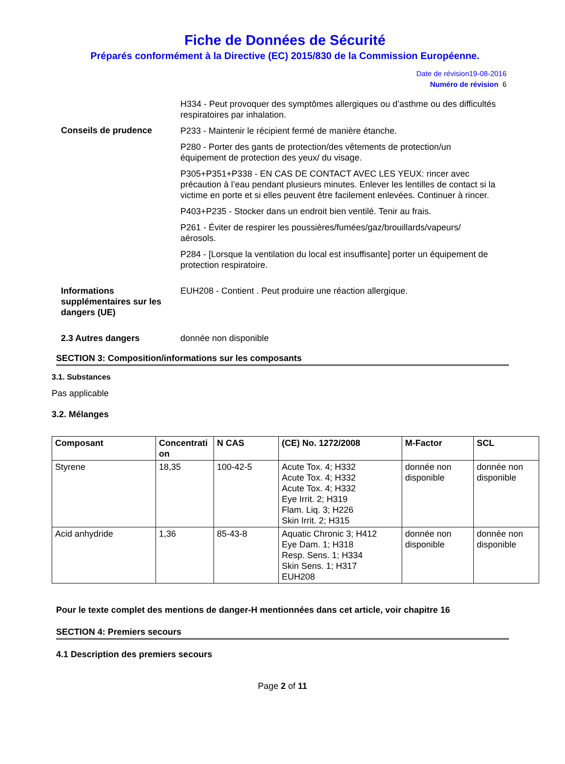Fiche de Données de Sécurité
Préparés conformément à la Directive (EC) 2015/830 de la Commission Européenne.
Date de révision19-08-2016
Numéro de révision 6
H334 - Peut provoquer des symptômes allergiques ou d’asthme ou des difficultés respiratoires par inhalation.
Conseils de prudence
P233 - Maintenir le récipient fermé de manière étanche.
P280 - Porter des gants de protection/des vêtements de protection/un équipement de protection des yeux/ du visage.
P305+P351+P338 - EN CAS DE CONTACT AVEC LES YEUX: rincer avec précaution à l’eau pendant plusieurs minutes. Enlever les lentilles de contact si la victime en porte et si elles peuvent être facilement enlevées. Continuer à rincer.
P403+P235 - Stocker dans un endroit bien ventilé. Tenir au frais.
P261 - Éviter de respirer les poussières/fumées/gaz/brouillards/vapeurs/ aérosols.
P284 - [Lorsque la ventilation du local est insuffisante] porter un équipement de protection respiratoire.
Informations supplémentaires sur les dangers (UE)
EUH208 - Contient . Peut produire une réaction allergique.
2.3 Autres dangers donnée non disponible
SECTION 3: Composition/informations sur les composants
3.1. Substances
Pas applicable
3.2. Mélanges
| Composant | Concentrati on | N CAS | (CE) No. 1272/2008 | M-Factor | SCL |
| --- | --- | --- | --- | --- | --- |
| Styrene | 18,35 | 100-42-5 | Acute Tox. 4; H332 Acute Tox. 4; H332 Acute Tox. 4; H332 Eye Irrit. 2; H319 Flam. Liq. 3; H226 Skin Irrit. 2; H315 | donnée non disponible | donnée non disponible |
| Acid anhydride | 1,36 | 85-43-8 | Aquatic Chronic 3; H412 Eye Dam. 1; H318 Resp. Sens. 1; H334 Skin Sens. 1; H317 EUH208 | donnée non disponible | donnée non disponible |
Pour le texte complet des mentions de danger-H mentionnées dans cet article, voir chapitre 16
SECTION 4: Premiers secours
4.1 Description des premiers secours
Page 2 of 11